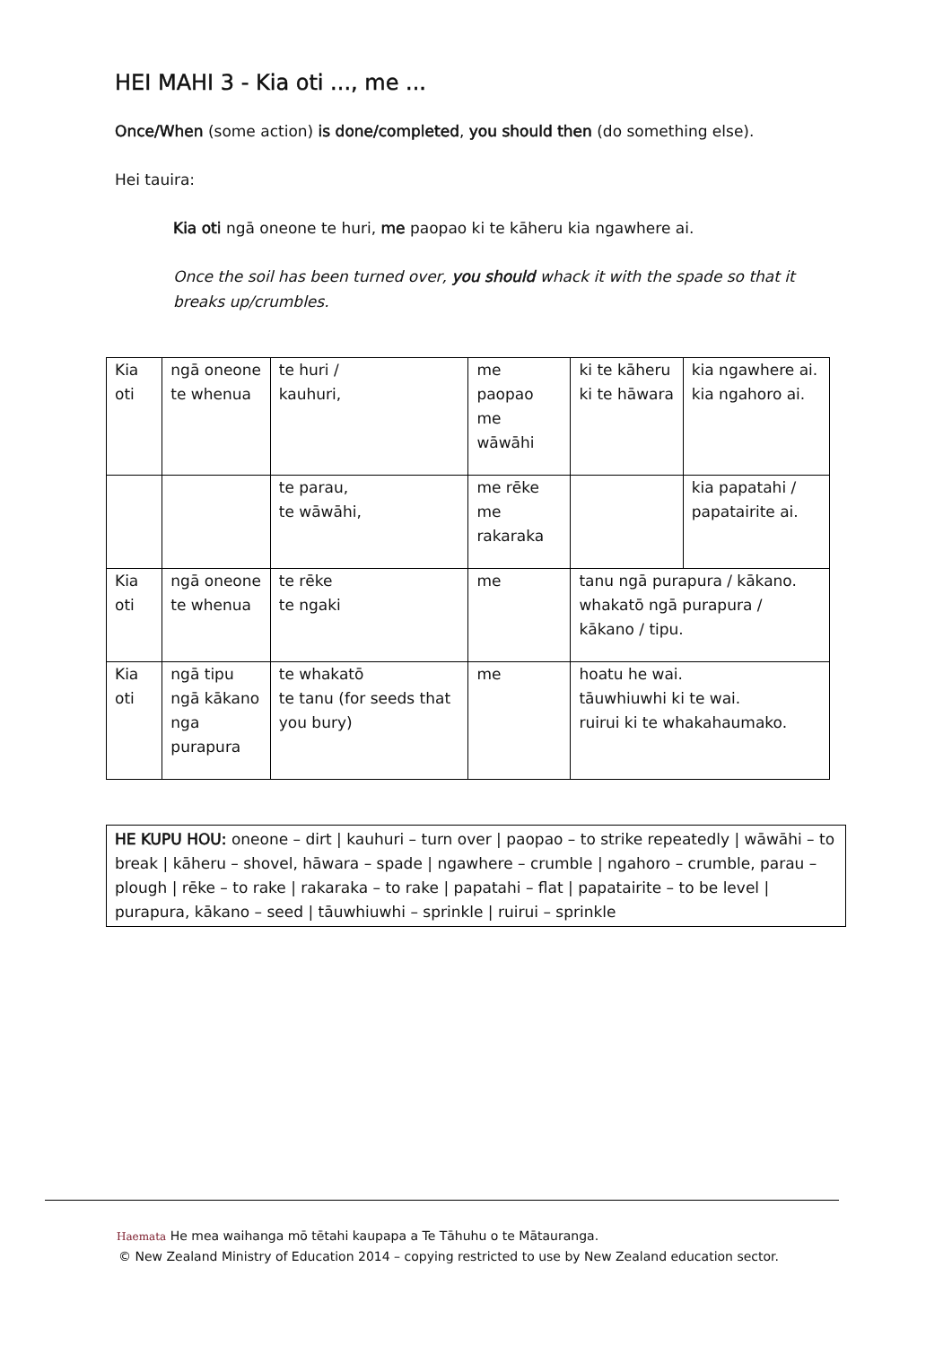HEI MAHI 3 - Kia oti ..., me ...
Once/When (some action) is done/completed, you should then (do something else).
Hei tauira:
Kia oti ngā oneone te huri, me paopao ki te kāheru kia ngawhere ai.
Once the soil has been turned over, you should whack it with the spade so that it breaks up/crumbles.
| Kia oti | ngā oneone te whenua | te huri / kauhuri, | me paopao me wāwāhi | ki te kāheru ki te hāwara | kia ngawhere ai. kia ngahoro ai. |
| | | te parau, te wāwāhi, | me rēke me rakaraka | | kia papatahi / papatairite ai. |
| Kia oti | ngā oneone te whenua | te rēke te ngaki | me | tanu ngā purapura / kākano. whakatō ngā purapura / kākano / tipu. | |
| Kia oti | ngā tipu ngā kākano nga purapura | te whakatō te tanu (for seeds that you bury) | me | hoatu he wai. tāuwhiuwhi ki te wai. ruirui ki te whakahaumako. | |
HE KUPU HOU: oneone – dirt | kauhuri – turn over | paopao – to strike repeatedly | wāwāhi – to break | kāheru – shovel, hāwara – spade | ngawhere – crumble | ngahoro – crumble, parau – plough | rēke – to rake | rakaraka – to rake | papatahi – flat | papatairite – to be level | purapura, kākano – seed | tāuwhiuwhi – sprinkle | ruirui – sprinkle
Haemata He mea waihanga mō tētahi kaupapa a Te Tāhuhu o te Mātauranga.
© New Zealand Ministry of Education 2014 – copying restricted to use by New Zealand education sector.